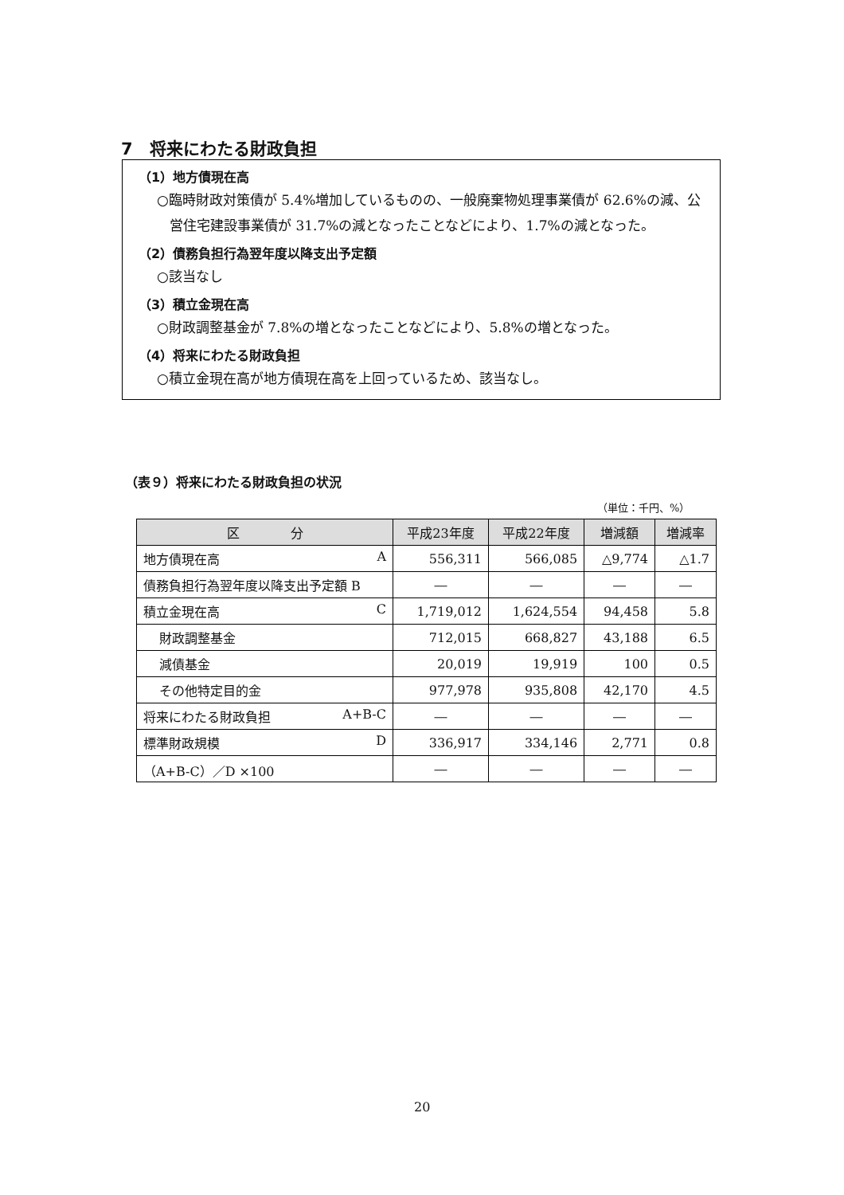7　将来にわたる財政負担
（1）地方債現在高
○臨時財政対策債が 5.4%増加しているものの、一般廃棄物処理事業債が 62.6%の減、公営住宅建設事業債が 31.7%の減となったことなどにより、1.7%の減となった。
（2）債務負担行為翌年度以降支出予定額
○該当なし
（3）積立金現在高
○財政調整基金が 7.8%の増となったことなどにより、5.8%の増となった。
（4）将来にわたる財政負担
○積立金現在高が地方債現在高を上回っているため、該当なし。
（表９）将来にわたる財政負担の状況
（単位：千円、%）
| 区 分 | 平成23年度 | 平成22年度 | 増減額 | 増減率 |
| --- | --- | --- | --- | --- |
| 地方債現在高 A | 556,311 | 566,085 | △9,774 | △1.7 |
| 債務負担行為翌年度以降支出予定額 B | ― | ― | ― | ― |
| 積立金現在高 C | 1,719,012 | 1,624,554 | 94,458 | 5.8 |
| 財政調整基金 | 712,015 | 668,827 | 43,188 | 6.5 |
| 減債基金 | 20,019 | 19,919 | 100 | 0.5 |
| その他特定目的金 | 977,978 | 935,808 | 42,170 | 4.5 |
| 将来にわたる財政負担 A+B-C | ― | ― | ― | ― |
| 標準財政規模 D | 336,917 | 334,146 | 2,771 | 0.8 |
| （A+B-C）／D ×100 | ― | ― | ― | ― |
20